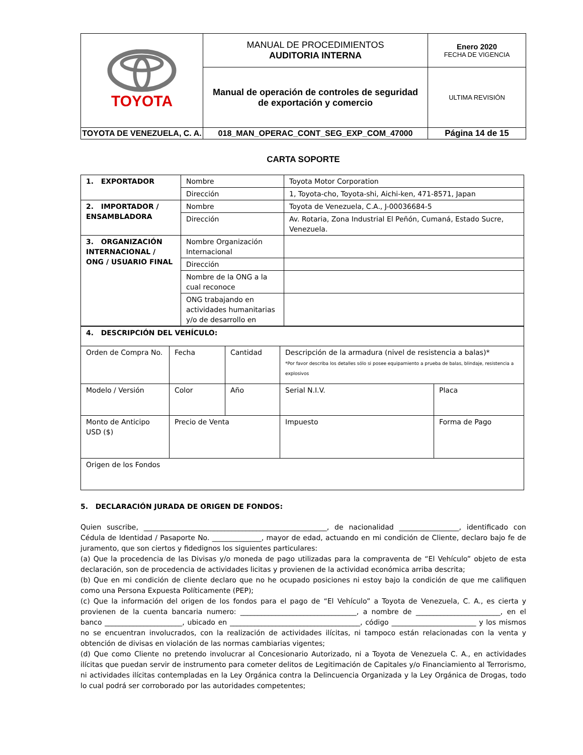| TOYOTA | MANUAL DE PROCEDIMIENTOS AUDITORIA INTERNA | Enero 2020 FECHA DE VIGENCIA |
| | Manual de operación de controles de seguridad de exportación y comercio | ULTIMA REVISIÓN |
| TOYOTA DE VENEZUELA, C. A. | 018_MAN_OPERAC_CONT_SEG_EXP_COM_47000 | Página 14 de 15 |
CARTA SOPORTE
| 1. EXPORTADOR | Nombre | Toyota Motor Corporation |
| | Dirección | 1, Toyota-cho, Toyota-shi, Aichi-ken, 471-8571, Japan |
| 2. IMPORTADOR / ENSAMBLADORA | Nombre | Toyota de Venezuela, C.A., J-00036684-5 |
| | Dirección | Av. Rotaria, Zona Industrial El Peñón, Cumaná, Estado Sucre, Venezuela. |
| 3. ORGANIZACIÓN INTERNACIONAL / ONG / USUARIO FINAL | Nombre Organización Internacional | |
| | Dirección | |
| | Nombre de la ONG a la cual reconoce | |
| | ONG trabajando en actividades humanitarias y/o de desarrollo en | |
| 4. DESCRIPCIÓN DEL VEHÍCULO: | | | | |
| Orden de Compra No. | Fecha | Cantidad | Descripción de la armadura (nivel de resistencia a balas)* *Por favor describa los detalles sólo si posee equipamiento a prueba de balas, blindaje, resistencia a explosivos | |
| Modelo / Versión | Color | Año | Serial N.I.V. | Placa |
| Monto de Anticipo USD ($) | Precio de Venta | | Impuesto | Forma de Pago |
| Origen de los Fondos | | | | |
5. DECLARACIÓN JURADA DE ORIGEN DE FONDOS:
Quien suscribe, ____________________________________________________, de nacionalidad _________________, identificado con Cédula de Identidad / Pasaporte No. ______________, mayor de edad, actuando en mi condición de Cliente, declaro bajo fe de juramento, que son ciertos y fidedignos los siguientes particulares:
(a) Que la procedencia de las Divisas y/o moneda de pago utilizadas para la compraventa de “El Vehículo” objeto de esta declaración, son de procedencia de actividades licitas y provienen de la actividad económica arriba descrita;
(b) Que en mi condición de cliente declaro que no he ocupado posiciones ni estoy bajo la condición de que me califiquen como una Persona Expuesta Políticamente (PEP);
(c) Que la información del origen de los fondos para el pago de “El Vehículo” a Toyota de Venezuela, C. A., es cierta y provienen de la cuenta bancaria numero: _________________________________, a nombre de ________________________, en el banco ______________________, ubicado en _____________________________________, código ________________________ y los mismos no se encuentran involucrados, con la realización de actividades ilícitas, ni tampoco están relacionadas con la venta y obtención de divisas en violación de las normas cambiarias vigentes;
(d) Que como Cliente no pretendo involucrar al Concesionario Autorizado, ni a Toyota de Venezuela C. A., en actividades ilícitas que puedan servir de instrumento para cometer delitos de Legitimación de Capitales y/o Financiamiento al Terrorismo, ni actividades ilícitas contempladas en la Ley Orgánica contra la Delincuencia Organizada y la Ley Orgánica de Drogas, todo lo cual podrá ser corroborado por las autoridades competentes;